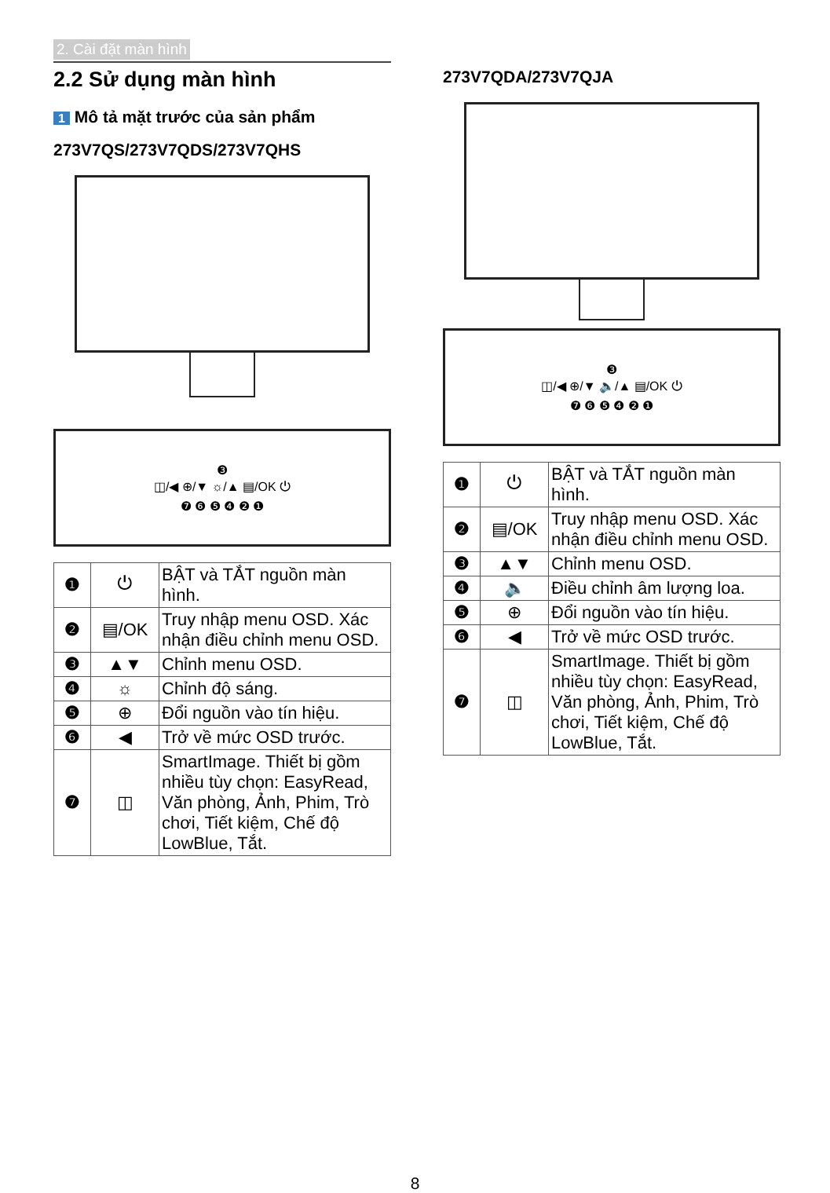2. Cài đặt màn hình
2.2 Sử dụng màn hình
1 Mô tả mặt trước của sản phẩm
273V7QS/273V7QDS/273V7QHS
❸
◫/◀ ⊕/▼ ☼/▲ ▤/OK ⏻
❼ ❻ ❺ ❹ ❷ ❶
| ❶ | ⏻ | BẬT và TẮT nguồn màn hình. |
| ❷ | ▤/OK | Truy nhập menu OSD. Xác nhận điều chỉnh menu OSD. |
| ❸ | ▲▼ | Chỉnh menu OSD. |
| ❹ | ☼ | Chỉnh độ sáng. |
| ❺ | ⊕ | Đổi nguồn vào tín hiệu. |
| ❻ | ◀ | Trở về mức OSD trước. |
| ❼ | ◫ | SmartImage. Thiết bị gồm nhiều tùy chọn: EasyRead, Văn phòng, Ảnh, Phim, Trò chơi, Tiết kiệm, Chế độ LowBlue, Tắt. |
273V7QDA/273V7QJA
❸
◫/◀ ⊕/▼ 🔈/▲ ▤/OK ⏻
❼ ❻ ❺ ❹ ❷ ❶
| ❶ | ⏻ | BẬT và TẮT nguồn màn hình. |
| ❷ | ▤/OK | Truy nhập menu OSD. Xác nhận điều chỉnh menu OSD. |
| ❸ | ▲▼ | Chỉnh menu OSD. |
| ❹ | 🔈 | Điều chỉnh âm lượng loa. |
| ❺ | ⊕ | Đổi nguồn vào tín hiệu. |
| ❻ | ◀ | Trở về mức OSD trước. |
| ❼ | ◫ | SmartImage. Thiết bị gồm nhiều tùy chọn: EasyRead, Văn phòng, Ảnh, Phim, Trò chơi, Tiết kiệm, Chế độ LowBlue, Tắt. |
8